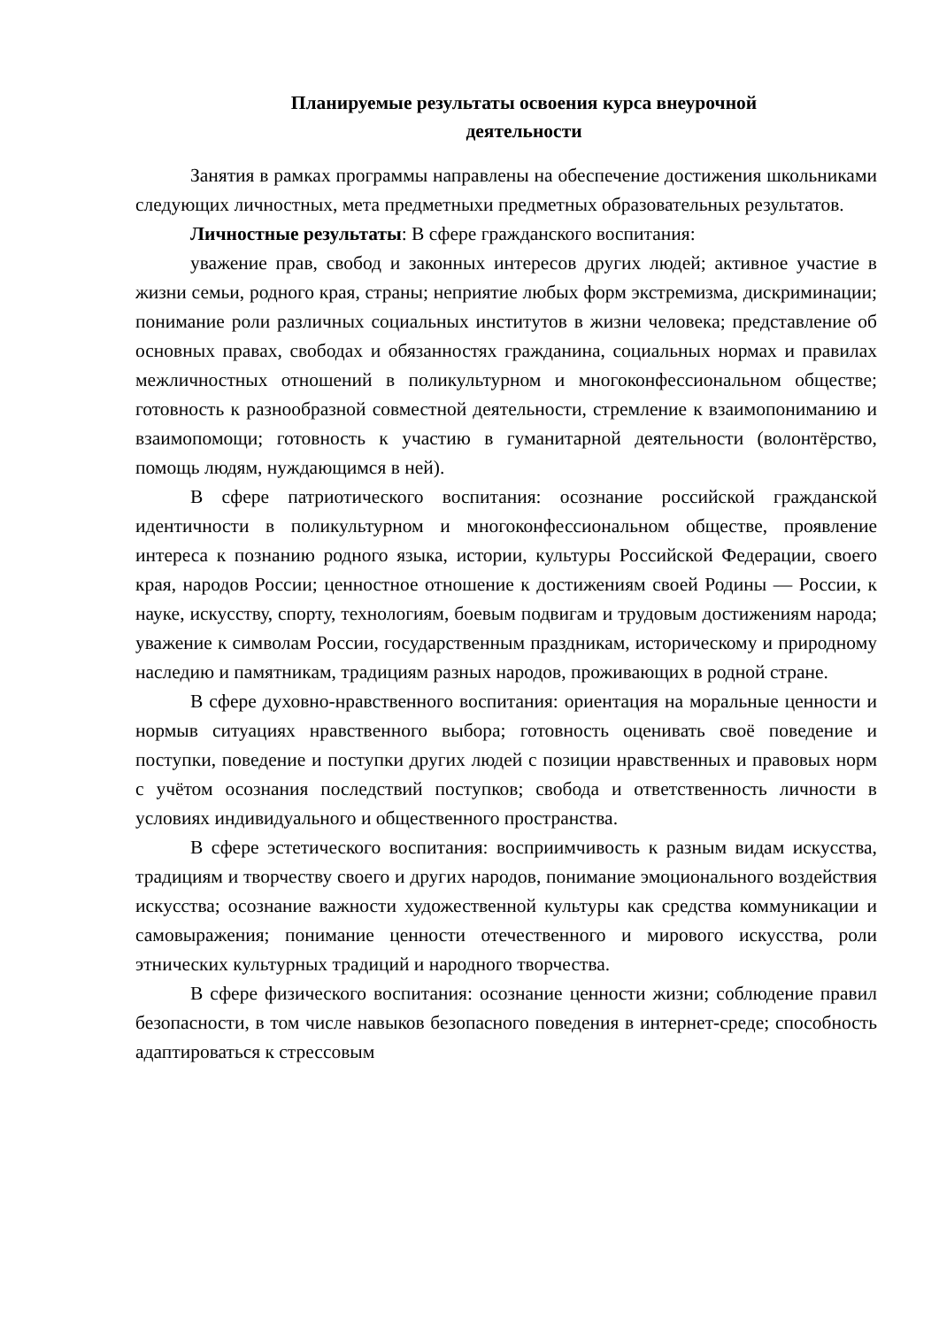Планируемые результаты освоения курса внеурочной
деятельности
Занятия в рамках программы направлены на обеспечение достижения школьниками следующих личностных, мета предметныхи предметных образовательных результатов.
Личностные результаты: В сфере гражданского воспитания:
уважение прав, свобод и законных интересов других людей; активное участие в жизни семьи, родного края, страны; неприятие любых форм экстремизма, дискриминации; понимание роли различных социальных институтов в жизни человека; представление об основных правах, свободах и обязанностях гражданина, социальных нормах и правилах межличностных отношений в поликультурном и многоконфессиональном обществе; готовность к разнообразной совместной деятельности, стремление к взаимопониманию и взаимопомощи; готовность к участию в гуманитарной деятельности (волонтёрство, помощь людям, нуждающимся в ней).
В сфере патриотического воспитания: осознание российской гражданской идентичности в поликультурном и многоконфессиональном обществе, проявление интереса к познанию родного языка, истории, культуры Российской Федерации, своего края, народов России; ценностное отношение к достижениям своей Родины — России, к науке, искусству, спорту, технологиям, боевым подвигам и трудовым достижениям народа; уважение к символам России, государственным праздникам, историческому и природному наследию и памятникам, традициям разных народов, проживающих в родной стране.
В сфере духовно-нравственного воспитания: ориентация на моральные ценности и нормыв ситуациях нравственного выбора; готовность оценивать своё поведение и поступки, поведение и поступки других людей с позиции нравственных и правовых норм с учётом осознания последствий поступков; свобода и ответственность личности в условиях индивидуального и общественного пространства.
В сфере эстетического воспитания: восприимчивость к разным видам искусства, традициям и творчеству своего и других народов, понимание эмоционального воздействия искусства; осознание важности художественной культуры как средства коммуникации и самовыражения; понимание ценности отечественного и мирового искусства, роли этнических культурных традиций и народного творчества.
В сфере физического воспитания: осознание ценности жизни; соблюдение правил безопасности, в том числе навыков безопасного поведения в интернет-среде; способность адаптироваться к стрессовым